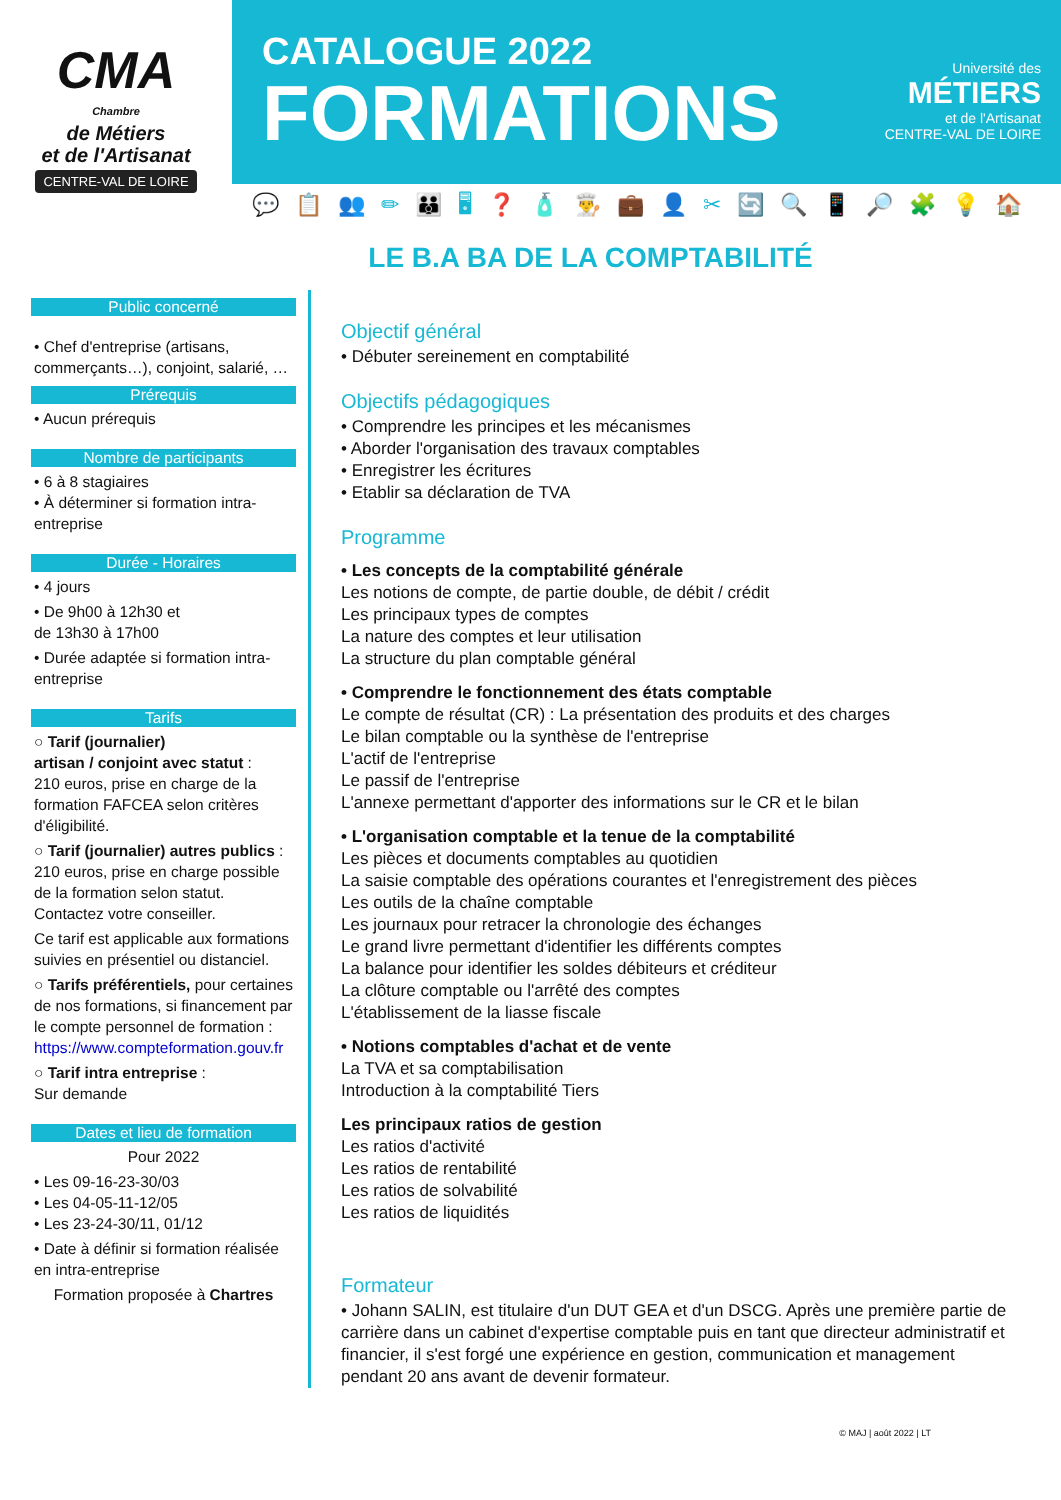CMA
Chambre
de Métiers
et de l'Artisanat
CENTRE-VAL DE LOIRE
CATALOGUE 2022
FORMATIONS
Université des
MÉTIERS
et de l'Artisanat
CENTRE-VAL DE LOIRE
💬📋👥✏👪🖥❓🧴👨‍🍳💼👤✂🔄🔍📱🔎🧩💡🏠
LE B.A BA DE LA COMPTABILITÉ
Public concerné
• Chef d'entreprise (artisans, commerçants…), conjoint, salarié, …
Prérequis
• Aucun prérequis
Nombre de participants
• 6 à 8 stagiaires
• À déterminer si formation intra-entreprise
Durée - Horaires
• 4 jours
• De 9h00 à 12h30 et
de 13h30 à 17h00
• Durée adaptée si formation intra-entreprise
Tarifs
○ Tarif (journalier)
artisan / conjoint avec statut :
210 euros, prise en charge de la formation FAFCEA selon critères d'éligibilité.
○ Tarif (journalier) autres publics :
210 euros, prise en charge possible de la formation selon statut.
Contactez votre conseiller.
Ce tarif est applicable aux formations suivies en présentiel ou distanciel.
○ Tarifs préférentiels, pour certaines de nos formations, si financement par le compte personnel de formation :
https://www.compteformation.gouv.fr
○ Tarif intra entreprise :
Sur demande
Dates et lieu de formation
Pour 2022
• Les 09-16-23-30/03
• Les 04-05-11-12/05
• Les 23-24-30/11, 01/12
• Date à définir si formation réalisée en intra-entreprise
Formation proposée à Chartres
Objectif général
• Débuter sereinement en comptabilité
Objectifs pédagogiques
• Comprendre les principes et les mécanismes
• Aborder l'organisation des travaux comptables
• Enregistrer les écritures
• Etablir sa déclaration de TVA
Programme
• Les concepts de la comptabilité générale
Les notions de compte, de partie double, de débit / crédit
Les principaux types de comptes
La nature des comptes et leur utilisation
La structure du plan comptable général
• Comprendre le fonctionnement des états comptable
Le compte de résultat (CR) : La présentation des produits et des charges
Le bilan comptable ou la synthèse de l'entreprise
L'actif de l'entreprise
Le passif de l'entreprise
L'annexe permettant d'apporter des informations sur le CR et le bilan
• L'organisation comptable et la tenue de la comptabilité
Les pièces et documents comptables au quotidien
La saisie comptable des opérations courantes et l'enregistrement des pièces
Les outils de la chaîne comptable
Les journaux pour retracer la chronologie des échanges
Le grand livre permettant d'identifier les différents comptes
La balance pour identifier les soldes débiteurs et créditeur
La clôture comptable ou l'arrêté des comptes
L'établissement de la liasse fiscale
• Notions comptables d'achat et de vente
La TVA et sa comptabilisation
Introduction à la comptabilité Tiers
Les principaux ratios de gestion
Les ratios d'activité
Les ratios de rentabilité
Les ratios de solvabilité
Les ratios de liquidités
Formateur
• Johann SALIN, est titulaire d'un DUT GEA et d'un DSCG. Après une première partie de carrière dans un cabinet d'expertise comptable puis en tant que directeur administratif et financier, il s'est forgé une expérience en gestion, communication et management pendant 20 ans avant de devenir formateur.
© MAJ | août 2022 | LT